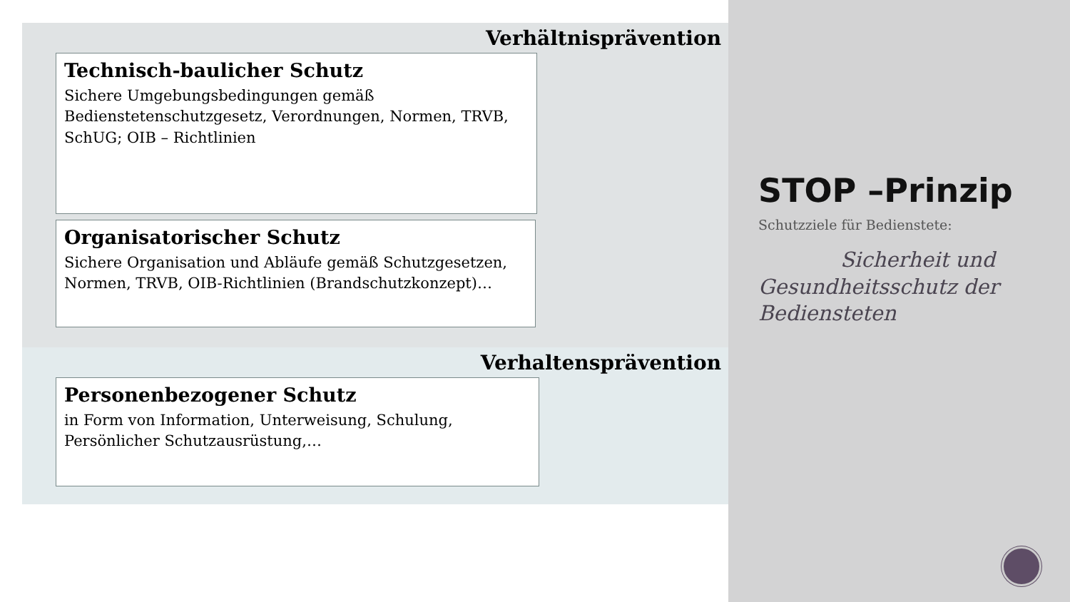Verhältnisprävention
Technisch-baulicher Schutz
Sichere Umgebungsbedingungen gemäß Bedienstetenschutzgesetz, Verordnungen, Normen, TRVB, SchUG; OIB – Richtlinien
Organisatorischer Schutz
Sichere Organisation und Abläufe gemäß Schutzgesetzen, Normen, TRVB, OIB-Richtlinien (Brandschutzkonzept)…
Verhaltensprävention
Personenbezogener Schutz
in Form von Information, Unterweisung, Schulung, Persönlicher Schutzausrüstung,…
STOP –Prinzip
Schutzziele für Bedienstete:
Sicherheit und
Gesundheitsschutz der Bediensteten